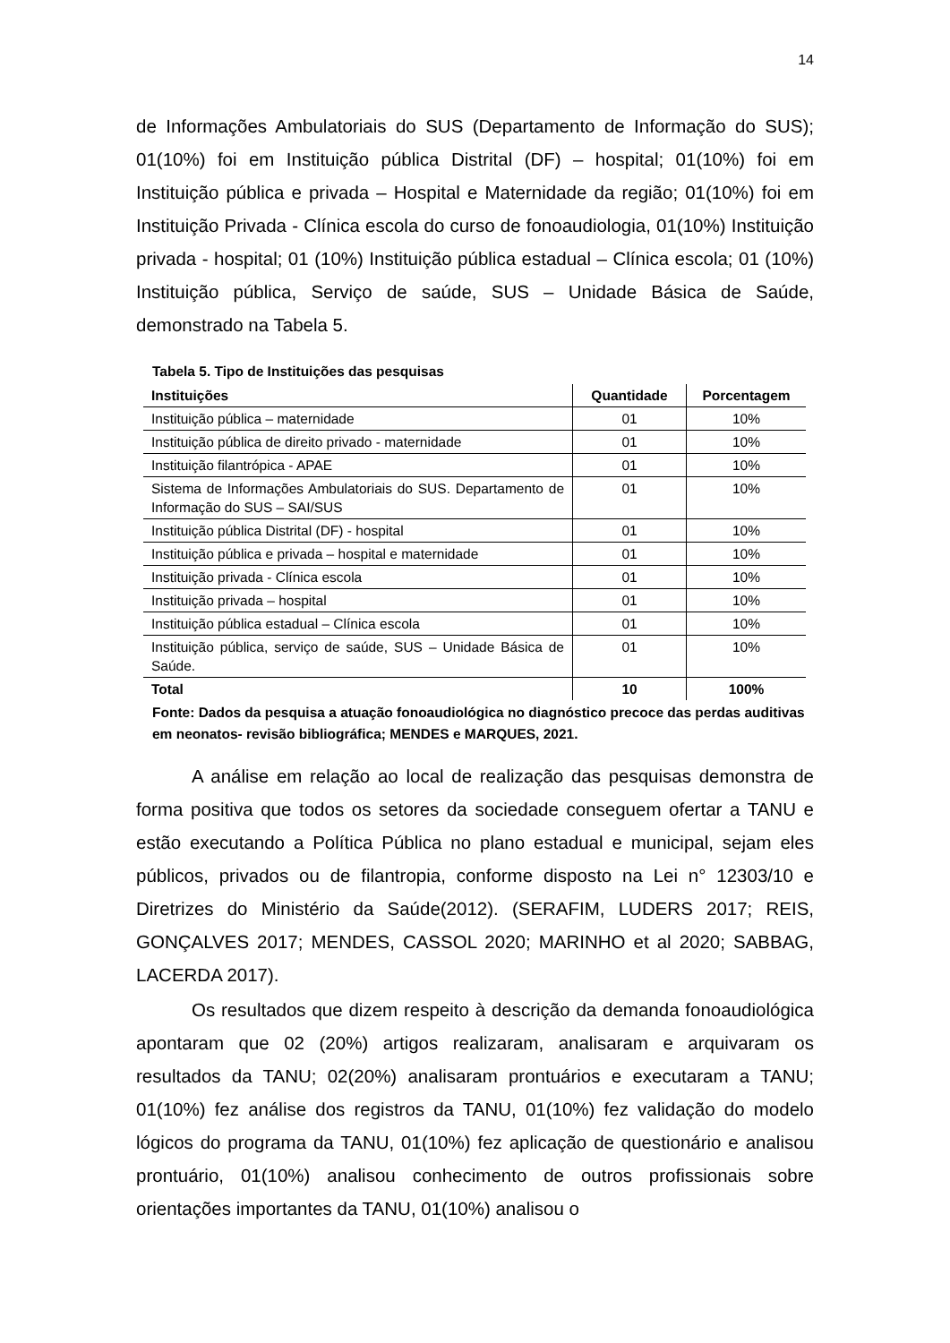14
de Informações Ambulatoriais do SUS (Departamento de Informação do SUS); 01(10%) foi em Instituição pública Distrital (DF) – hospital; 01(10%) foi em Instituição pública e privada – Hospital e Maternidade da região; 01(10%) foi em Instituição Privada - Clínica escola do curso de fonoaudiologia, 01(10%) Instituição privada - hospital; 01 (10%) Instituição pública estadual – Clínica escola; 01 (10%) Instituição pública, Serviço de saúde, SUS – Unidade Básica de Saúde, demonstrado na Tabela 5.
Tabela 5. Tipo de Instituições das pesquisas
| Instituições | Quantidade | Porcentagem |
| --- | --- | --- |
| Instituição pública – maternidade | 01 | 10% |
| Instituição pública de direito privado - maternidade | 01 | 10% |
| Instituição filantrópica - APAE | 01 | 10% |
| Sistema de Informações Ambulatoriais do SUS. Departamento de Informação do SUS – SAI/SUS | 01 | 10% |
| Instituição pública Distrital (DF) - hospital | 01 | 10% |
| Instituição pública e privada – hospital e maternidade | 01 | 10% |
| Instituição privada - Clínica escola | 01 | 10% |
| Instituição privada – hospital | 01 | 10% |
| Instituição pública estadual – Clínica escola | 01 | 10% |
| Instituição pública, serviço de saúde, SUS – Unidade Básica de Saúde. | 01 | 10% |
| Total | 10 | 100% |
Fonte: Dados da pesquisa a atuação fonoaudiológica no diagnóstico precoce das perdas auditivas em neonatos- revisão bibliográfica; MENDES e MARQUES, 2021.
A análise em relação ao local de realização das pesquisas demonstra de forma positiva que todos os setores da sociedade conseguem ofertar a TANU e estão executando a Política Pública no plano estadual e municipal, sejam eles públicos, privados ou de filantropia, conforme disposto na Lei n° 12303/10 e Diretrizes do Ministério da Saúde(2012). (SERAFIM, LUDERS 2017; REIS, GONÇALVES 2017; MENDES, CASSOL 2020; MARINHO et al 2020; SABBAG, LACERDA 2017).
Os resultados que dizem respeito à descrição da demanda fonoaudiológica apontaram que 02 (20%) artigos realizaram, analisaram e arquivaram os resultados da TANU; 02(20%) analisaram prontuários e executaram a TANU; 01(10%) fez análise dos registros da TANU, 01(10%) fez validação do modelo lógicos do programa da TANU, 01(10%) fez aplicação de questionário e analisou prontuário, 01(10%) analisou conhecimento de outros profissionais sobre orientações importantes da TANU, 01(10%) analisou o